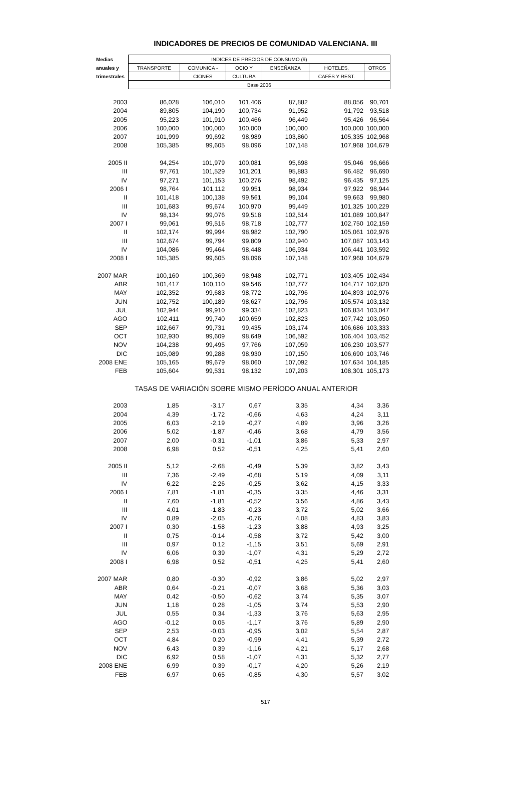INDICADORES DE PRECIOS DE COMUNIDAD VALENCIANA. III
| Medias | INDICES DE PRECIOS DE CONSUMO (9) | | | | | |
| --- | --- | --- | --- | --- | --- | --- |
| anuales y | TRANSPORTE | COMUNICA - | OCIO Y | ENSEÑANZA | HOTELES, | OTROS |
| trimestrales | | CIONES | CULTURA | | CAFÉS Y REST. | |
| | Base 2006 | | | | | |
| 2003 | 86,028 | 106,010 | 101,406 | 87,882 | 88,056 | 90,701 |
| 2004 | 89,805 | 104,190 | 100,734 | 91,952 | 91,792 | 93,518 |
| 2005 | 95,223 | 101,910 | 100,466 | 96,449 | 95,426 | 96,564 |
| 2006 | 100,000 | 100,000 | 100,000 | 100,000 | 100,000 | 100,000 |
| 2007 | 101,999 | 99,692 | 98,989 | 103,860 | 105,335 | 102,968 |
| 2008 | 105,385 | 99,605 | 98,096 | 107,148 | 107,968 | 104,679 |
| 2005 II | 94,254 | 101,979 | 100,081 | 95,698 | 95,046 | 96,666 |
| III | 97,761 | 101,529 | 101,201 | 95,883 | 96,482 | 96,690 |
| IV | 97,271 | 101,153 | 100,276 | 98,492 | 96,435 | 97,125 |
| 2006 I | 98,764 | 101,112 | 99,951 | 98,934 | 97,922 | 98,944 |
| II | 101,418 | 100,138 | 99,561 | 99,104 | 99,663 | 99,980 |
| III | 101,683 | 99,674 | 100,970 | 99,449 | 101,325 | 100,229 |
| IV | 98,134 | 99,076 | 99,518 | 102,514 | 101,089 | 100,847 |
| 2007 I | 99,061 | 99,516 | 98,718 | 102,777 | 102,750 | 102,159 |
| II | 102,174 | 99,994 | 98,982 | 102,790 | 105,061 | 102,976 |
| III | 102,674 | 99,794 | 99,809 | 102,940 | 107,087 | 103,143 |
| IV | 104,086 | 99,464 | 98,448 | 106,934 | 106,441 | 103,592 |
| 2008 I | 105,385 | 99,605 | 98,096 | 107,148 | 107,968 | 104,679 |
| 2007 MAR | 100,160 | 100,369 | 98,948 | 102,771 | 103,405 | 102,434 |
| ABR | 101,417 | 100,110 | 99,546 | 102,777 | 104,717 | 102,820 |
| MAY | 102,352 | 99,683 | 98,772 | 102,796 | 104,893 | 102,976 |
| JUN | 102,752 | 100,189 | 98,627 | 102,796 | 105,574 | 103,132 |
| JUL | 102,944 | 99,910 | 99,334 | 102,823 | 106,834 | 103,047 |
| AGO | 102,411 | 99,740 | 100,659 | 102,823 | 107,742 | 103,050 |
| SEP | 102,667 | 99,731 | 99,435 | 103,174 | 106,686 | 103,333 |
| OCT | 102,930 | 99,609 | 98,649 | 106,592 | 106,404 | 103,452 |
| NOV | 104,238 | 99,495 | 97,766 | 107,059 | 106,230 | 103,577 |
| DIC | 105,089 | 99,288 | 98,930 | 107,150 | 106,690 | 103,746 |
| 2008 ENE | 105,165 | 99,679 | 98,060 | 107,092 | 107,634 | 104,185 |
| FEB | 105,604 | 99,531 | 98,132 | 107,203 | 108,301 | 105,173 |
| | TASAS DE VARIACIÓN SOBRE MISMO PERÍODO ANUAL ANTERIOR | | | | | |
| 2003 | 1,85 | -3,17 | 0,67 | 3,35 | 4,34 | 3,36 |
| 2004 | 4,39 | -1,72 | -0,66 | 4,63 | 4,24 | 3,11 |
| 2005 | 6,03 | -2,19 | -0,27 | 4,89 | 3,96 | 3,26 |
| 2006 | 5,02 | -1,87 | -0,46 | 3,68 | 4,79 | 3,56 |
| 2007 | 2,00 | -0,31 | -1,01 | 3,86 | 5,33 | 2,97 |
| 2008 | 6,98 | 0,52 | -0,51 | 4,25 | 5,41 | 2,60 |
| 2005 II | 5,12 | -2,68 | -0,49 | 5,39 | 3,82 | 3,43 |
| III | 7,36 | -2,49 | -0,68 | 5,19 | 4,09 | 3,11 |
| IV | 6,22 | -2,26 | -0,25 | 3,62 | 4,15 | 3,33 |
| 2006 I | 7,81 | -1,81 | -0,35 | 3,35 | 4,46 | 3,31 |
| II | 7,60 | -1,81 | -0,52 | 3,56 | 4,86 | 3,43 |
| III | 4,01 | -1,83 | -0,23 | 3,72 | 5,02 | 3,66 |
| IV | 0,89 | -2,05 | -0,76 | 4,08 | 4,83 | 3,83 |
| 2007 I | 0,30 | -1,58 | -1,23 | 3,88 | 4,93 | 3,25 |
| II | 0,75 | -0,14 | -0,58 | 3,72 | 5,42 | 3,00 |
| III | 0,97 | 0,12 | -1,15 | 3,51 | 5,69 | 2,91 |
| IV | 6,06 | 0,39 | -1,07 | 4,31 | 5,29 | 2,72 |
| 2008 I | 6,98 | 0,52 | -0,51 | 4,25 | 5,41 | 2,60 |
| 2007 MAR | 0,80 | -0,30 | -0,92 | 3,86 | 5,02 | 2,97 |
| ABR | 0,64 | -0,21 | -0,07 | 3,68 | 5,36 | 3,03 |
| MAY | 0,42 | -0,50 | -0,62 | 3,74 | 5,35 | 3,07 |
| JUN | 1,18 | 0,28 | -1,05 | 3,74 | 5,53 | 2,90 |
| JUL | 0,55 | 0,34 | -1,33 | 3,76 | 5,63 | 2,95 |
| AGO | -0,12 | 0,05 | -1,17 | 3,76 | 5,89 | 2,90 |
| SEP | 2,53 | -0,03 | -0,95 | 3,02 | 5,54 | 2,87 |
| OCT | 4,84 | 0,20 | -0,99 | 4,41 | 5,39 | 2,72 |
| NOV | 6,43 | 0,39 | -1,16 | 4,21 | 5,17 | 2,68 |
| DIC | 6,92 | 0,58 | -1,07 | 4,31 | 5,32 | 2,77 |
| 2008 ENE | 6,99 | 0,39 | -0,17 | 4,20 | 5,26 | 2,19 |
| FEB | 6,97 | 0,65 | -0,85 | 4,30 | 5,57 | 3,02 |
517